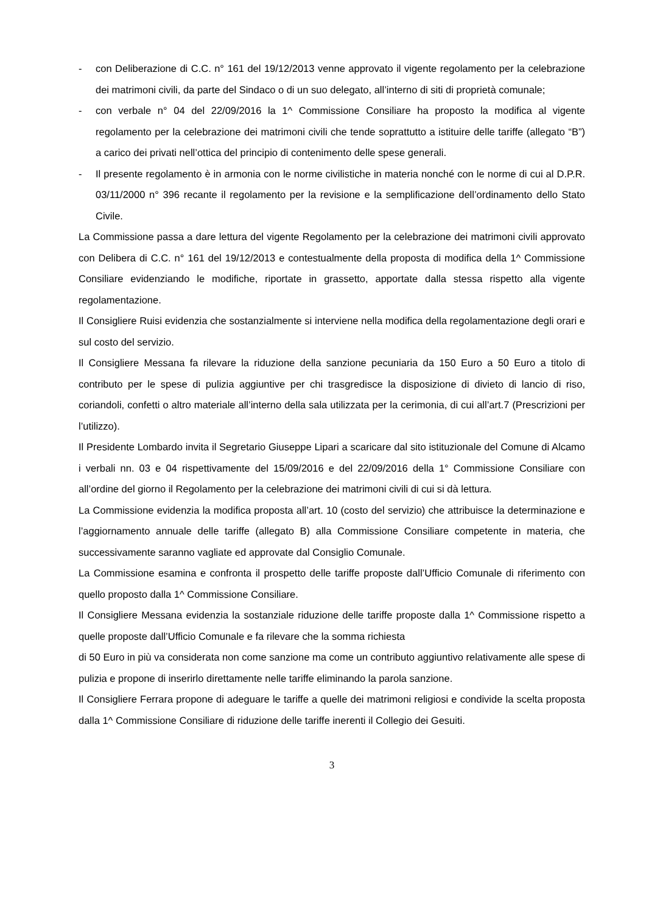- con Deliberazione di C.C. n° 161 del 19/12/2013 venne approvato il vigente regolamento per la celebrazione dei matrimoni civili, da parte del Sindaco o di un suo delegato, all’interno di siti di proprietà comunale;
- con verbale n° 04 del 22/09/2016 la 1^ Commissione Consiliare ha proposto la modifica al vigente regolamento per la celebrazione dei matrimoni civili che tende soprattutto a istituire delle tariffe (allegato “B”) a carico dei privati nell’ottica del principio di contenimento delle spese generali.
- Il presente regolamento è in armonia con le norme civilistiche in materia nonché con le norme di cui al D.P.R. 03/11/2000 n° 396 recante il regolamento per la revisione e la semplificazione dell’ordinamento dello Stato Civile.
La Commissione passa a dare lettura del vigente Regolamento per la celebrazione dei matrimoni civili approvato con Delibera di C.C. n° 161 del 19/12/2013 e contestualmente della proposta di modifica della 1^ Commissione Consiliare evidenziando le modifiche, riportate in grassetto, apportate dalla stessa rispetto alla vigente regolamentazione.
Il Consigliere Ruisi evidenzia che sostanzialmente si interviene nella modifica della regolamentazione degli orari e sul costo del servizio.
Il Consigliere Messana fa rilevare la riduzione della sanzione pecuniaria da 150 Euro a 50 Euro a titolo di contributo per le spese di pulizia aggiuntive per chi trasgredisce la disposizione di divieto di lancio di riso, coriandoli, confetti o altro materiale all’interno della sala utilizzata per la cerimonia, di cui all’art.7 (Prescrizioni per l’utilizzo).
Il Presidente Lombardo invita il Segretario Giuseppe Lipari a scaricare dal sito istituzionale del Comune di Alcamo i verbali nn. 03 e 04 rispettivamente del 15/09/2016 e del 22/09/2016 della 1° Commissione Consiliare con all’ordine del giorno il Regolamento per la celebrazione dei matrimoni civili di cui si dà lettura.
La Commissione evidenzia la modifica proposta all’art. 10 (costo del servizio) che attribuisce la determinazione e l’aggiornamento annuale delle tariffe (allegato B) alla Commissione Consiliare competente in materia, che successivamente saranno vagliate ed approvate dal Consiglio Comunale.
La Commissione esamina e confronta il prospetto delle tariffe proposte dall’Ufficio Comunale di riferimento con quello proposto dalla 1^ Commissione Consiliare.
Il Consigliere Messana evidenzia la sostanziale riduzione delle tariffe proposte dalla 1^ Commissione rispetto a quelle proposte dall’Ufficio Comunale e fa rilevare che la somma richiesta
di 50 Euro in più va considerata non come sanzione ma come un contributo aggiuntivo relativamente alle spese di pulizia e propone di inserirlo direttamente nelle tariffe eliminando la parola sanzione.
Il Consigliere Ferrara propone di adeguare le tariffe a quelle dei matrimoni religiosi e condivide la scelta proposta dalla 1^ Commissione Consiliare di riduzione delle tariffe inerenti il Collegio dei Gesuiti.
3